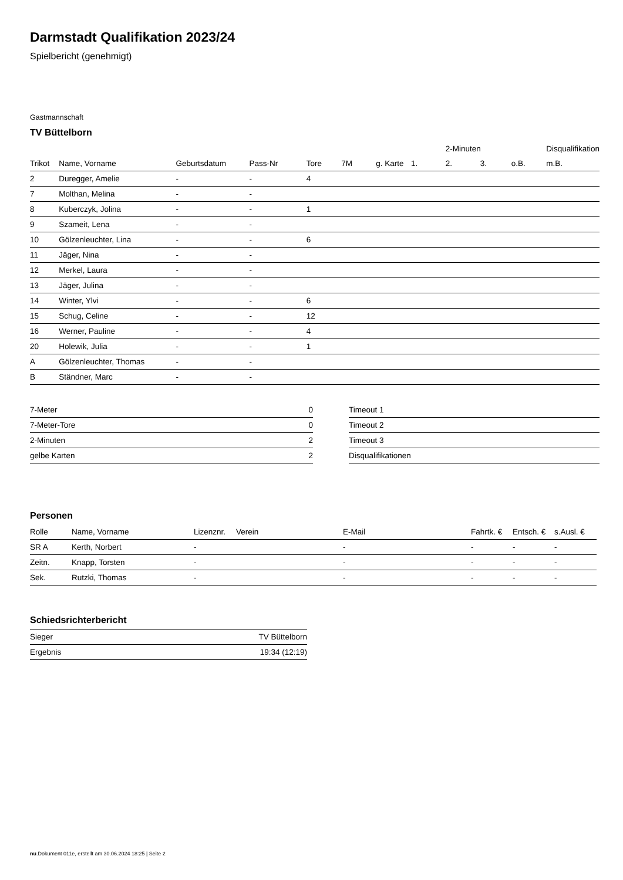Darmstadt Qualifikation 2023/24
Spielbericht (genehmigt)
Gastmannschaft
TV Büttelborn
| | | | | | | | | 2-Minuten | | | Disqualifikation |
| --- | --- | --- | --- | --- | --- | --- | --- | --- | --- | --- | --- |
| Trikot | Name, Vorname | Geburtsdatum | Pass-Nr | Tore | 7M | g. Karte | 1. | 2. | 3. | o.B. | m.B. |
| 2 | Duregger, Amelie | - | - | 4 | | | | | | | |
| 7 | Molthan, Melina | - | - | | | | | | | | |
| 8 | Kuberczyk, Jolina | - | - | 1 | | | | | | | |
| 9 | Szameit, Lena | - | - | | | | | | | | |
| 10 | Gölzenleuchter, Lina | - | - | 6 | | | | | | | |
| 11 | Jäger, Nina | - | - | | | | | | | | |
| 12 | Merkel, Laura | - | - | | | | | | | | |
| 13 | Jäger, Julina | - | - | | | | | | | | |
| 14 | Winter, Ylvi | - | - | 6 | | | | | | | |
| 15 | Schug, Celine | - | - | 12 | | | | | | | |
| 16 | Werner, Pauline | - | - | 4 | | | | | | | |
| 20 | Holewik, Julia | - | - | 1 | | | | | | | |
| A | Gölzenleuchter, Thomas | - | - | | | | | | | | |
| B | Ständner, Marc | - | - | | | | | | | | |
| 7-Meter | 0 |
| 7-Meter-Tore | 0 |
| 2-Minuten | 2 |
| gelbe Karten | 2 |
| Timeout 1 |
| Timeout 2 |
| Timeout 3 |
| Disqualifikationen |
Personen
| Rolle | Name, Vorname | Lizenznr. | Verein | E-Mail | Fahrtk. € | Entsch. € | s.Ausl. € |
| --- | --- | --- | --- | --- | --- | --- | --- |
| SR A | Kerth, Norbert | - | | - | - | - | - |
| Zeitn. | Knapp, Torsten | - | | - | - | - | - |
| Sek. | Rutzki, Thomas | - | | - | - | - | - |
Schiedsrichterbericht
| Sieger | TV Büttelborn |
| Ergebnis | 19:34 (12:19) |
nu.Dokument 011e, erstellt am 30.06.2024 18:25 | Seite 2